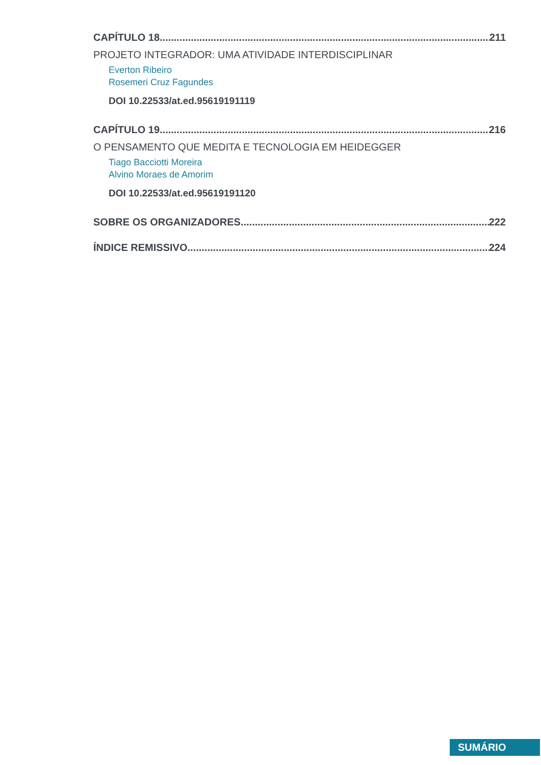CAPÍTULO 18 211
PROJETO INTEGRADOR: UMA ATIVIDADE INTERDISCIPLINAR
Everton Ribeiro
Rosemeri Cruz Fagundes
DOI 10.22533/at.ed.95619191119
CAPÍTULO 19 216
O PENSAMENTO QUE MEDITA E TECNOLOGIA EM HEIDEGGER
Tiago Bacciotti Moreira
Alvino Moraes de Amorim
DOI 10.22533/at.ed.95619191120
SOBRE OS ORGANIZADORES 222
ÍNDICE REMISSIVO 224
SUMÁRIO